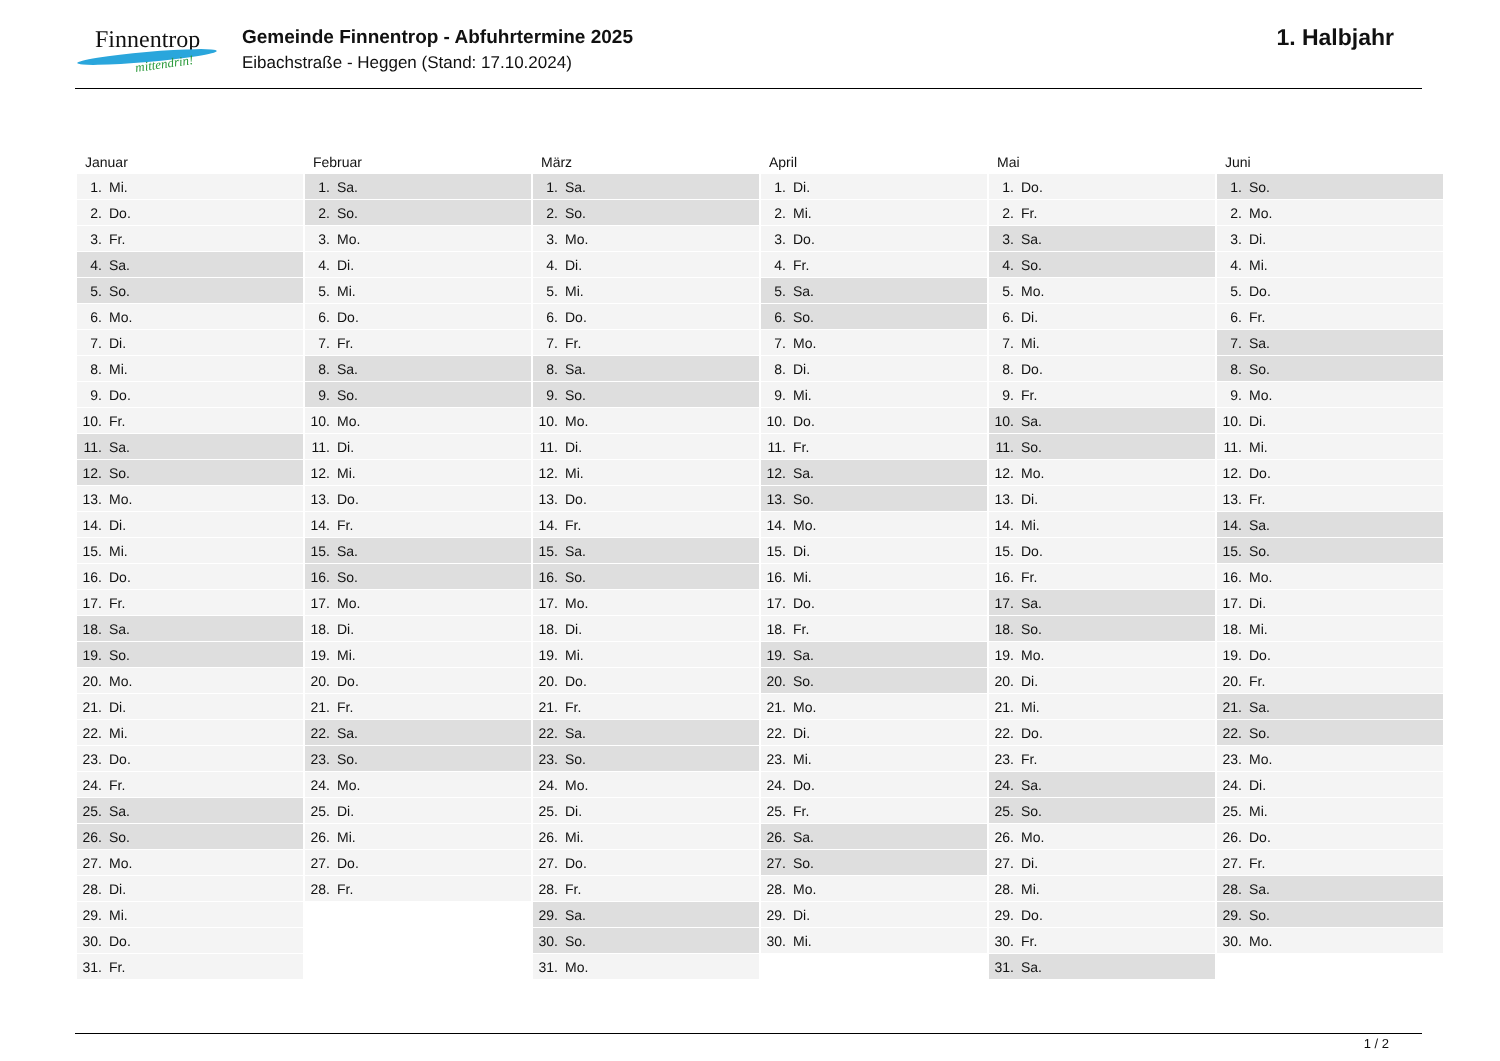Finnentrop
mittendrin!
Gemeinde Finnentrop - Abfuhrtermine 2025
Eibachstraße - Heggen (Stand: 17.10.2024)
1. Halbjahr
| Januar | Februar | März | April | Mai | Juni |
| --- | --- | --- | --- | --- | --- |
| 1. Mi. | 1. Sa. | 1. Sa. | 1. Di. | 1. Do. | 1. So. |
| 2. Do. | 2. So. | 2. So. | 2. Mi. | 2. Fr. | 2. Mo. |
| 3. Fr. | 3. Mo. | 3. Mo. | 3. Do. | 3. Sa. | 3. Di. |
| 4. Sa. | 4. Di. | 4. Di. | 4. Fr. | 4. So. | 4. Mi. |
| 5. So. | 5. Mi. | 5. Mi. | 5. Sa. | 5. Mo. | 5. Do. |
| 6. Mo. | 6. Do. | 6. Do. | 6. So. | 6. Di. | 6. Fr. |
| 7. Di. | 7. Fr. | 7. Fr. | 7. Mo. | 7. Mi. | 7. Sa. |
| 8. Mi. | 8. Sa. | 8. Sa. | 8. Di. | 8. Do. | 8. So. |
| 9. Do. | 9. So. | 9. So. | 9. Mi. | 9. Fr. | 9. Mo. |
| 10. Fr. | 10. Mo. | 10. Mo. | 10. Do. | 10. Sa. | 10. Di. |
| 11. Sa. | 11. Di. | 11. Di. | 11. Fr. | 11. So. | 11. Mi. |
| 12. So. | 12. Mi. | 12. Mi. | 12. Sa. | 12. Mo. | 12. Do. |
| 13. Mo. | 13. Do. | 13. Do. | 13. So. | 13. Di. | 13. Fr. |
| 14. Di. | 14. Fr. | 14. Fr. | 14. Mo. | 14. Mi. | 14. Sa. |
| 15. Mi. | 15. Sa. | 15. Sa. | 15. Di. | 15. Do. | 15. So. |
| 16. Do. | 16. So. | 16. So. | 16. Mi. | 16. Fr. | 16. Mo. |
| 17. Fr. | 17. Mo. | 17. Mo. | 17. Do. | 17. Sa. | 17. Di. |
| 18. Sa. | 18. Di. | 18. Di. | 18. Fr. | 18. So. | 18. Mi. |
| 19. So. | 19. Mi. | 19. Mi. | 19. Sa. | 19. Mo. | 19. Do. |
| 20. Mo. | 20. Do. | 20. Do. | 20. So. | 20. Di. | 20. Fr. |
| 21. Di. | 21. Fr. | 21. Fr. | 21. Mo. | 21. Mi. | 21. Sa. |
| 22. Mi. | 22. Sa. | 22. Sa. | 22. Di. | 22. Do. | 22. So. |
| 23. Do. | 23. So. | 23. So. | 23. Mi. | 23. Fr. | 23. Mo. |
| 24. Fr. | 24. Mo. | 24. Mo. | 24. Do. | 24. Sa. | 24. Di. |
| 25. Sa. | 25. Di. | 25. Di. | 25. Fr. | 25. So. | 25. Mi. |
| 26. So. | 26. Mi. | 26. Mi. | 26. Sa. | 26. Mo. | 26. Do. |
| 27. Mo. | 27. Do. | 27. Do. | 27. So. | 27. Di. | 27. Fr. |
| 28. Di. | 28. Fr. | 28. Fr. | 28. Mo. | 28. Mi. | 28. Sa. |
| 29. Mi. | | 29. Sa. | 29. Di. | 29. Do. | 29. So. |
| 30. Do. | | 30. So. | 30. Mi. | 30. Fr. | 30. Mo. |
| 31. Fr. | | 31. Mo. | | 31. Sa. | |
1 / 2